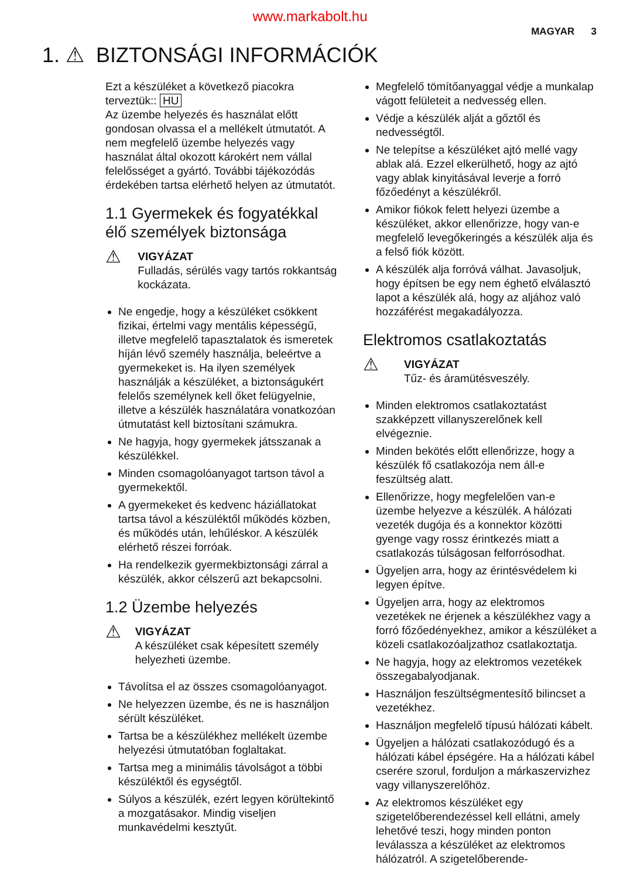www.markabolt.hu
MAGYAR 3
1. ⚠ BIZTONSÁGI INFORMÁCIÓK
Ezt a készüléket a következő piacokra terveztük:: HU
Az üzembe helyezés és használat előtt gondosan olvassa el a mellékelt útmutatót. A nem megfelelő üzembe helyezés vagy használat által okozott károkért nem vállal felelősséget a gyártó. További tájékozódás érdekében tartsa elérhető helyen az útmutatót.
1.1 Gyermekek és fogyatékkal élő személyek biztonsága
⚠
VIGYÁZAT
Fulladás, sérülés vagy tartós rokkantság kockázata.
Ne engedje, hogy a készüléket csökkent fizikai, értelmi vagy mentális képességű, illetve megfelelő tapasztalatok és ismeretek híján lévő személy használja, beleértve a gyermekeket is. Ha ilyen személyek használják a készüléket, a biztonságukért felelős személynek kell őket felügyelnie, illetve a készülék használatára vonatkozóan útmutatást kell biztosítani számukra.
Ne hagyja, hogy gyermekek játsszanak a készülékkel.
Minden csomagolóanyagot tartson távol a gyermekektől.
A gyermekeket és kedvenc háziállatokat tartsa távol a készüléktől működés közben, és működés után, lehűléskor. A készülék elérhető részei forróak.
Ha rendelkezik gyermekbiztonsági zárral a készülék, akkor célszerű azt bekapcsolni.
1.2 Üzembe helyezés
⚠
VIGYÁZAT
A készüléket csak képesített személy helyezheti üzembe.
Távolítsa el az összes csomagolóanyagot.
Ne helyezzen üzembe, és ne is használjon sérült készüléket.
Tartsa be a készülékhez mellékelt üzembe helyezési útmutatóban foglaltakat.
Tartsa meg a minimális távolságot a többi készüléktől és egységtől.
Súlyos a készülék, ezért legyen körültekintő a mozgatásakor. Mindig viseljen munkavédelmi kesztyűt.
Megfelelő tömítőanyaggal védje a munkalap vágott felületeit a nedvesség ellen.
Védje a készülék alját a gőztől és nedvességtől.
Ne telepítse a készüléket ajtó mellé vagy ablak alá. Ezzel elkerülhető, hogy az ajtó vagy ablak kinyitásával leverje a forró főzőedényt a készülékről.
Amikor fiókok felett helyezi üzembe a készüléket, akkor ellenőrizze, hogy van-e megfelelő levegőkeringés a készülék alja és a felső fiók között.
A készülék alja forróvá válhat. Javasoljuk, hogy építsen be egy nem éghető elválasztó lapot a készülék alá, hogy az aljához való hozzáférést megakadályozza.
Elektromos csatlakoztatás
⚠
VIGYÁZAT
Tűz- és áramütésveszély.
Minden elektromos csatlakoztatást szakképzett villanyszerelőnek kell elvégeznie.
Minden bekötés előtt ellenőrizze, hogy a készülék fő csatlakozója nem áll-e feszültség alatt.
Ellenőrizze, hogy megfelelően van-e üzembe helyezve a készülék. A hálózati vezeték dugója és a konnektor közötti gyenge vagy rossz érintkezés miatt a csatlakozás túlságosan felforrósodhat.
Ügyeljen arra, hogy az érintésvédelem ki legyen építve.
Ügyeljen arra, hogy az elektromos vezetékek ne érjenek a készülékhez vagy a forró főzőedényekhez, amikor a készüléket a közeli csatlakozóaljzathoz csatlakoztatja.
Ne hagyja, hogy az elektromos vezetékek összegabalyodjanak.
Használjon feszültségmentesítő bilincset a vezetékhez.
Használjon megfelelő típusú hálózati kábelt.
Ügyeljen a hálózati csatlakozódugó és a hálózati kábel épségére. Ha a hálózati kábel cserére szorul, forduljon a márkaszervizhez vagy villanyszerelőhöz.
Az elektromos készüléket egy szigetelőberendezéssel kell ellátni, amely lehetővé teszi, hogy minden ponton leválassza a készüléket az elektromos hálózatról. A szigetelőberende-